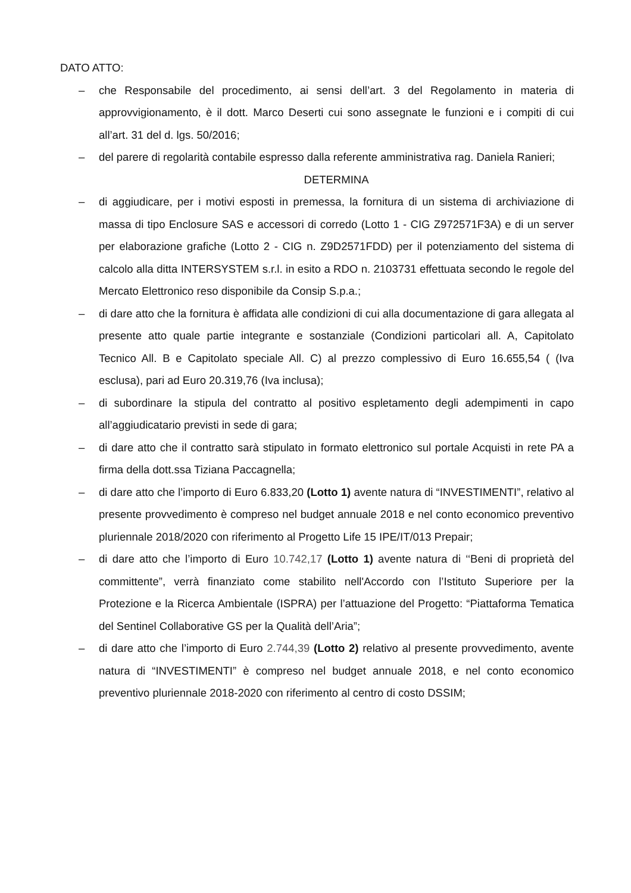DATO ATTO:
– che Responsabile del procedimento, ai sensi dell’art. 3 del Regolamento in materia di approvvigionamento, è il dott. Marco Deserti cui sono assegnate le funzioni e i compiti di cui all’art. 31 del d. lgs. 50/2016;
– del parere di regolarità contabile espresso dalla referente amministrativa rag. Daniela Ranieri;
DETERMINA
– di aggiudicare, per i motivi esposti in premessa, la fornitura di un sistema di archiviazione di massa di tipo Enclosure SAS e accessori di corredo (Lotto 1 - CIG Z972571F3A) e di un server per elaborazione grafiche (Lotto 2 - CIG n. Z9D2571FDD) per il potenziamento del sistema di calcolo alla ditta INTERSYSTEM s.r.l. in esito a RDO n. 2103731 effettuata secondo le regole del Mercato Elettronico reso disponibile da Consip S.p.a.;
– di dare atto che la fornitura è affidata alle condizioni di cui alla documentazione di gara allegata al presente atto quale partie integrante e sostanziale (Condizioni particolari all. A, Capitolato Tecnico All. B e Capitolato speciale All. C) al prezzo complessivo di Euro 16.655,54 ( (Iva esclusa), pari ad Euro 20.319,76 (Iva inclusa);
– di subordinare la stipula del contratto al positivo espletamento degli adempimenti in capo all’aggiudicatario previsti in sede di gara;
– di dare atto che il contratto sarà stipulato in formato elettronico sul portale Acquisti in rete PA a firma della dott.ssa Tiziana Paccagnella;
– di dare atto che l’importo di Euro 6.833,20 (Lotto 1) avente natura di “INVESTIMENTI”, relativo al presente provvedimento è compreso nel budget annuale 2018 e nel conto economico preventivo pluriennale 2018/2020 con riferimento al Progetto Life 15 IPE/IT/013 Prepair;
– di dare atto che l’importo di Euro 10.742,17 (Lotto 1) avente natura di ‘‘Beni di proprietà del committente”, verrà finanziato come stabilito nell'Accordo con l’Istituto Superiore per la Protezione e la Ricerca Ambientale (ISPRA) per l’attuazione del Progetto: “Piattaforma Tematica del Sentinel Collaborative GS per la Qualità dell’Aria”;
– di dare atto che l’importo di Euro 2.744,39 (Lotto 2) relativo al presente provvedimento, avente natura di “INVESTIMENTI” è compreso nel budget annuale 2018, e nel conto economico preventivo pluriennale 2018-2020 con riferimento al centro di costo DSSIM;